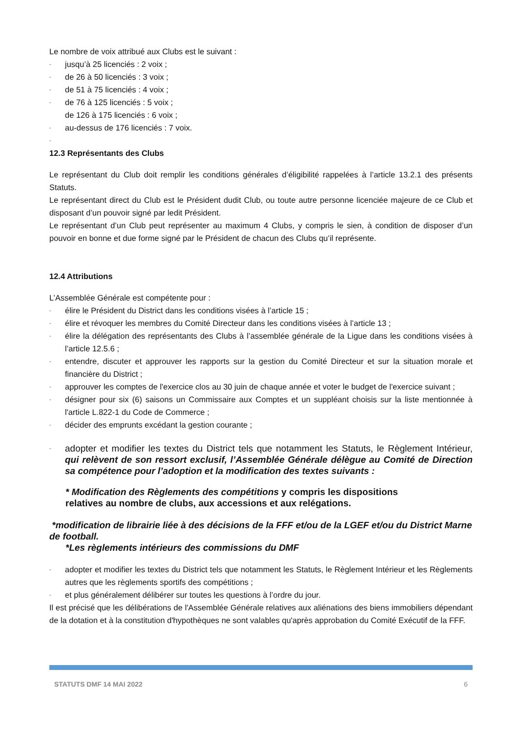Le nombre de voix attribué aux Clubs est le suivant :
- jusqu’à 25 licenciés : 2 voix ;
- de 26 à 50 licenciés : 3 voix ;
- de 51 à 75 licenciés : 4 voix ;
- de 76 à 125 licenciés : 5 voix ;
- de 126 à 175 licenciés : 6 voix ;
- au-dessus de 176 licenciés : 7 voix.
-
12.3 Représentants des Clubs
Le représentant du Club doit remplir les conditions générales d’éligibilité rappelées à l’article 13.2.1 des présents Statuts.
Le représentant direct du Club est le Président dudit Club, ou toute autre personne licenciée majeure de ce Club et disposant d’un pouvoir signé par ledit Président.
Le représentant d’un Club peut représenter au maximum 4 Clubs, y compris le sien, à condition de disposer d’un pouvoir en bonne et due forme signé par le Président de chacun des Clubs qu’il représente.
12.4 Attributions
L’Assemblée Générale est compétente pour :
- élire le Président du District dans les conditions visées à l’article 15 ;
- élire et révoquer les membres du Comité Directeur dans les conditions visées à l’article 13 ;
- élire la délégation des représentants des Clubs à l’assemblée générale de la Ligue dans les conditions visées à l’article 12.5.6 ;
- entendre, discuter et approuver les rapports sur la gestion du Comité Directeur et sur la situation morale et financière du District ;
- approuver les comptes de l'exercice clos au 30 juin de chaque année et voter le budget de l'exercice suivant ;
- désigner pour six (6) saisons un Commissaire aux Comptes et un suppléant choisis sur la liste mentionnée à l'article L.822-1 du Code de Commerce ;
- décider des emprunts excédant la gestion courante ;
- adopter et modifier les textes du District tels que notamment les Statuts, le Règlement Intérieur, qui relèvent de son ressort exclusif, l’Assemblée Générale délègue au Comité de Direction sa compétence pour l’adoption et la modification des textes suivants :
* Modification des Règlements des compétitions y compris les dispositions
relatives au nombre de clubs, aux accessions et aux relégations.
*modification de librairie liée à des décisions de la FFF et/ou de la LGEF et/ou du District Marne de football.
*Les règlements intérieurs des commissions du DMF
- adopter et modifier les textes du District tels que notamment les Statuts, le Règlement Intérieur et les Règlements autres que les règlements sportifs des compétitions ;
- et plus généralement délibérer sur toutes les questions à l’ordre du jour.
Il est précisé que les délibérations de l'Assemblée Générale relatives aux aliénations des biens immobiliers dépendant de la dotation et à la constitution d'hypothèques ne sont valables qu'après approbation du Comité Exécutif de la FFF.
STATUTS DMF 14 MAI 2022 6